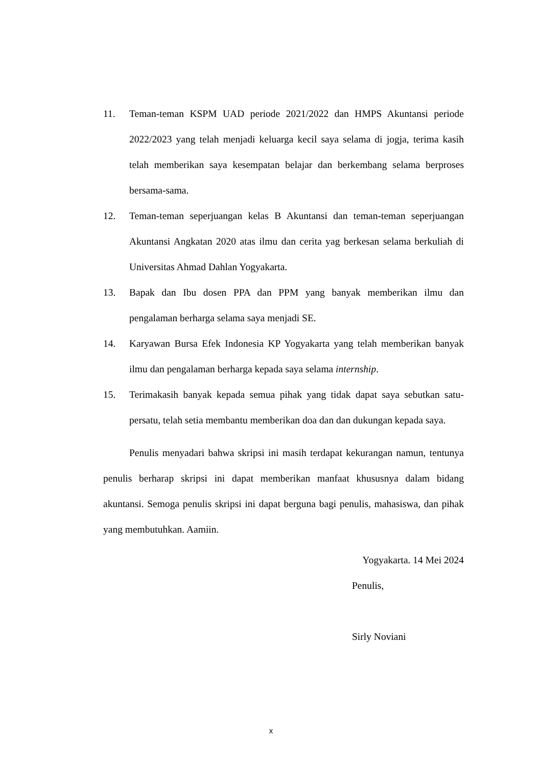11. Teman-teman KSPM UAD periode 2021/2022 dan HMPS Akuntansi periode 2022/2023 yang telah menjadi keluarga kecil saya selama di jogja, terima kasih telah memberikan saya kesempatan belajar dan berkembang selama berproses bersama-sama.
12. Teman-teman seperjuangan kelas B Akuntansi dan teman-teman seperjuangan Akuntansi Angkatan 2020 atas ilmu dan cerita yag berkesan selama berkuliah di Universitas Ahmad Dahlan Yogyakarta.
13. Bapak dan Ibu dosen PPA dan PPM yang banyak memberikan ilmu dan pengalaman berharga selama saya menjadi SE.
14. Karyawan Bursa Efek Indonesia KP Yogyakarta yang telah memberikan banyak ilmu dan pengalaman berharga kepada saya selama internship.
15. Terimakasih banyak kepada semua pihak yang tidak dapat saya sebutkan satu-persatu, telah setia membantu memberikan doa dan dan dukungan kepada saya.
Penulis menyadari bahwa skripsi ini masih terdapat kekurangan namun, tentunya penulis berharap skripsi ini dapat memberikan manfaat khususnya dalam bidang akuntansi. Semoga penulis skripsi ini dapat berguna bagi penulis, mahasiswa, dan pihak yang membutuhkan. Aamiin.
Yogyakarta. 14 Mei 2024
Penulis,
Sirly Noviani
x